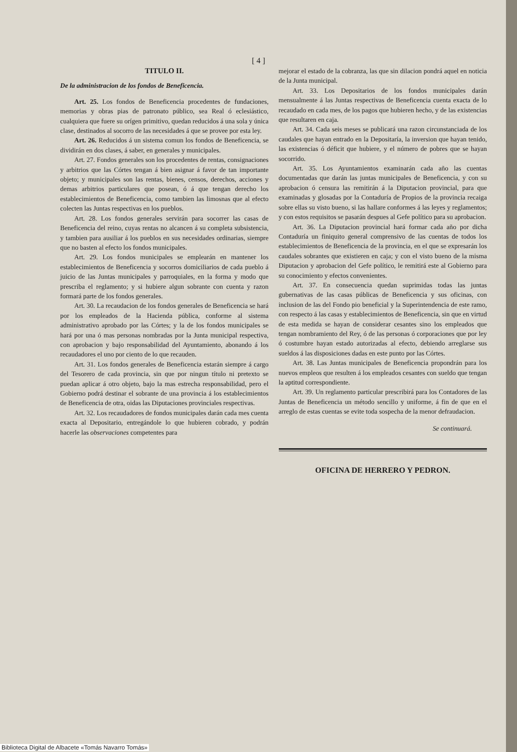[ 4 ]
TITULO II.
De la administracion de los fondos de Beneficencia.
Art. 25. Los fondos de Beneficencia procedentes de fundaciones, memorias y obras pias de patronato público, sea Real ó eclesiástico, cualquiera que fuere su orígen primitivo, quedan reducidos á una sola y única clase, destinados al socorro de las necesidades á que se provee por esta ley.
Art. 26. Reducidos á un sistema comun los fondos de Beneficencia, se dividirán en dos clases, á saber, en generales y municipales.
Art. 27. Fondos generales son los procedentes de rentas, consignaciones y arbitrios que las Córtes tengan á bien asignar á favor de tan importante objeto; y municipales son las rentas, bienes, censos, derechos, acciones y demas arbitrios particulares que posean, ó á que tengan derecho los establecimientos de Beneficencia, como tambien las limosnas que al efecto colecten las Juntas respectivas en los pueblos.
Art. 28. Los fondos generales servirán para socorrer las casas de Beneficencia del reino, cuyas rentas no alcancen á su completa subsistencia, y tambien para ausiliar á los pueblos en sus necesidades ordinarias, siempre que no basten al efecto los fondos municipales.
Art. 29. Los fondos municipales se emplearán en mantener los establecimientos de Beneficencia y socorros domiciliarios de cada pueblo á juicio de las Juntas municipales y parroquiales, en la forma y modo que prescriba el reglamento; y si hubiere algun sobrante con cuenta y razon formará parte de los fondos generales.
Art. 30. La recaudacion de los fondos generales de Beneficencia se hará por los empleados de la Hacienda pública, conforme al sistema administrativo aprobado por las Córtes; y la de los fondos municipales se hará por una ó mas personas nombradas por la Junta municipal respectiva, con aprobacion y bajo responsabilidad del Ayuntamiento, abonando á los recaudadores el uno por ciento de lo que recauden.
Art. 31. Los fondos generales de Beneficencia estarán siempre á cargo del Tesorero de cada provincia, sin que por ningun título ni pretexto se puedan aplicar á otro objeto, bajo la mas estrecha responsabilidad, pero el Gobierno podrá destinar el sobrante de una provincia á los establecimientos de Beneficencia de otra, oidas las Diputaciones provinciales respectivas.
Art. 32. Los recaudadores de fondos municipales darán cada mes cuenta exacta al Depositario, entregándole lo que hubieren cobrado, y podrán hacerle las observaciones competentes para
mejorar el estado de la cobranza, las que sin dilacion pondrá aquel en noticia de la Junta municipal.
Art. 33. Los Depositarios de los fondos municipales darán mensualmente á las Juntas respectivas de Beneficencia cuenta exacta de lo recaudado en cada mes, de los pagos que hubieren hecho, y de las existencias que resultaren en caja.
Art. 34. Cada seis meses se publicará una razon circunstanciada de los caudales que hayan entrado en la Depositaría, la inversion que hayan tenido, las existencias ó déficit que hubiere, y el número de pobres que se hayan socorrido.
Art. 35. Los Ayuntamientos examinarán cada año las cuentas documentadas que darán las juntas municipales de Beneficencia, y con su aprobacion ó censura las remitirán á la Diputacion provincial, para que examinadas y glosadas por la Contaduría de Propios de la provincia recaiga sobre ellas su visto bueno, si las hallare conformes á las leyes y reglamentos; y con estos requisitos se pasarán despues al Gefe político para su aprobacion.
Art. 36. La Diputacion provincial hará formar cada año por dicha Contaduría un finiquito general comprensivo de las cuentas de todos los establecimientos de Beneficencia de la provincia, en el que se expresarán los caudales sobrantes que existieren en caja; y con el visto bueno de la misma Diputacion y aprobacion del Gefe político, le remitirá este al Gobierno para su conocimiento y efectos convenientes.
Art. 37. En consecuencia quedan suprimidas todas las juntas gubernativas de las casas públicas de Beneficencia y sus oficinas, con inclusion de las del Fondo pio beneficial y la Superintendencia de este ramo, con respecto á las casas y establecimientos de Beneficencia, sin que en virtud de esta medida se hayan de considerar cesantes sino los empleados que tengan nombramiento del Rey, ó de las personas ó corporaciones que por ley ó costumbre hayan estado autorizadas al efecto, debiendo arreglarse sus sueldos á las disposiciones dadas en este punto por las Córtes.
Art. 38. Las Juntas municipales de Beneficencia propondrán para los nuevos empleos que resulten á los empleados cesantes con sueldo que tengan la aptitud correspondiente.
Art. 39. Un reglamento particular prescribirá para los Contadores de las Juntas de Beneficencia un método sencillo y uniforme, á fin de que en el arreglo de estas cuentas se evite toda sospecha de la menor defraudacion.
Se continuará.
OFICINA DE HERRERO Y PEDRON.
Biblioteca Digital de Albacete «Tomás Navarro Tomás»